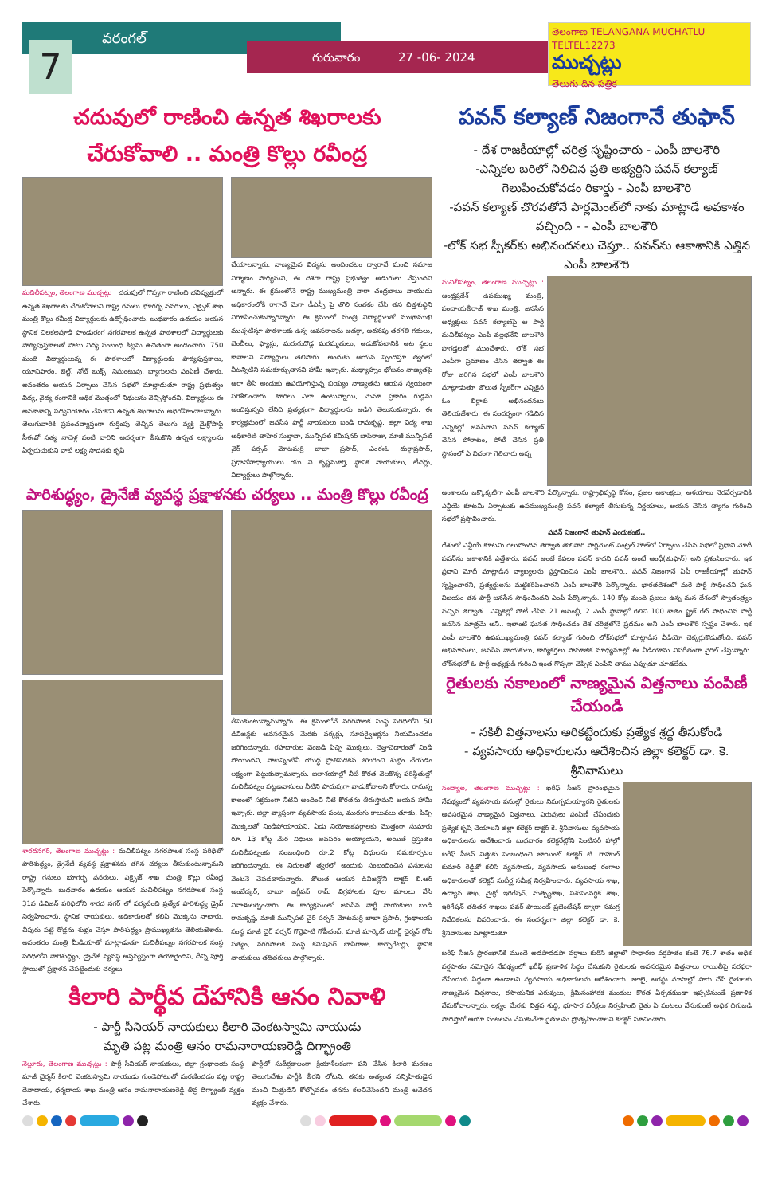వరంగల్
7 గురువారం 27 -06- 2024
తెలంగాణ TELANGANA MUCHATLU
TELTEL12273
ముచ్చట్లు
తెలుగు దిన పత్రిక
చదువులో రాణించి ఉన్నత శిఖరాలకు
చేరుకోవాలి .. మంత్రి కొల్లు రవీంద్ర
మచిలీపట్నం, తెలంగాణ ముచ్చట్లు : చదువులో గొప్పగా రాణించి భవిష్యత్తులో ఉన్నత శిఖరాలకు చేరుకోవాలని రాష్ట్ర గనులు భూగర్భ వనరులు, ఎక్సైజ్ శాఖ మంత్రి కొల్లు రవీంద్ర విద్యార్థులకు ఉద్బోధించారు. బుధవారం ఉదయం ఆయన స్థానిక చిలకలపూడి పాండురంగ నగరపాలక ఉన్నత పాఠశాలలో విద్యార్థులకు పాఠ్యపుస్తకాలతో పాటు విద్య సంబంధ కిట్లను ఉచితంగా అందించారు. 750 మంది విద్యార్థులున్న ఈ పాఠశాలలో విద్యార్థులకు పాఠ్యపుస్తకాలు, యూనిఫారం, బెల్ట్, నోట్ బుక్స్, నిఘంటువు, బ్యాగులను పంపిణీ చేశారు. అనంతరం ఆయన ఏర్పాటు చేసిన సభలో మాట్లాడుతూ రాష్ట్ర ప్రభుత్వం విద్య, వైద్య రంగానికి అధిక మొత్తంలో నిధులను వెచ్చిస్తోందని, విద్యార్థులు ఈ అవకాశాన్ని సద్వినియోగం చేసుకొని ఉన్నత శిఖరాలను అధిరోహించాలన్నారు. తెలుగువారికి ప్రపంచవ్యాప్తంగా గుర్తింపు తెచ్చిన తెలుగు వ్యక్తి మైక్రోసాఫ్ట్ సీఈవో సత్య నాదెళ్ల వంటి వారిని ఆదర్శంగా తీసుకొని ఉన్నత లక్ష్యాలను ఏర్పరుచుకుని వాటి లక్ష్య సాధనకు కృషి
చేయాలన్నారు. నాణ్యమైన విద్యను అందించటం ద్వారానే మంచి సమాజ నిర్మాణం సాధ్యమని, ఈ దిశగా రాష్ట్ర ప్రభుత్వం అడుగులు వేస్తుందని అన్నారు. ఈ క్రమంలోనే రాష్ట్ర ముఖ్యమంత్రి నారా చంద్రబాబు నాయుడు అధికారంలోకి రాగానే మెగా డీఎస్సీ పై తొలి సంతకం చేసి తన చిత్తశుద్ధిని నిరూపించుకున్నారన్నారు. ఈ క్రమంలో మంత్రి విద్యార్థులతో ముఖాముఖి ముచ్చటిస్తూ పాఠశాలకు ఉన్న అవసరాలను అడగ్గా, అదనపు తరగతి గదులు, బెంచీలు, ఫ్యాన్లు, మరుగుదొడ్ల మరమ్మతులు, ఆడుకోవటానికి ఆట స్థలం కావాలని విద్యార్థులు తెలిపారు. అందుకు ఆయన స్పందిస్తూ త్వరలో వీటన్నిటిని సమకూర్చుతానని హామీ ఇచ్చారు. మధ్యాహ్నం భోజనం నాణ్యతపై ఆరా తీసి అందుకు ఉపయోగిస్తున్న బియ్యం నాణ్యతను ఆయన స్వయంగా పరిశీలించారు. కూరలు ఎలా ఉంటున్నాయి, మెనూ ప్రకారం గుడ్లను అందిస్తున్నది లేనిది ప్రత్యక్షంగా విద్యార్థులను అడిగి తెలుసుకున్నారు. ఈ కార్యక్రమంలో జనసేన పార్టీ నాయకులు బండి రామకృష్ణ, జిల్లా విద్య శాఖ అధికారిణి తాహెర సుల్తానా, మున్సిపల్ కమిషనర్ బాపిరాజు, మాజీ మున్సిపల్ చైర్ పర్సన్ మోటమర్రి బాబా ప్రసాద్, ఎంఈఓ దుర్గాప్రసాద్, ప్రధానోపాధ్యాయులు యు వి కృష్ణమూర్తి, స్థానిక నాయకులు, టీచర్లు, విద్యార్థులు పాల్గొన్నారు.
పారిశుద్ధ్యం, డ్రైనేజీ వ్యవస్థ ప్రక్షాళనకు చర్యలు .. మంత్రి కొల్లు రవీంద్ర
శారదనగర్, తెలంగాణ ముచ్చట్లు : మచిలీపట్నం నగరపాలక సంస్థ పరిధిలో పారిశుద్ధ్యం, డ్రైనేజీ వ్యవస్థ ప్రక్షాళనకు తగిన చర్యలు తీసుకుంటున్నామని రాష్ట్ర గనులు భూగర్భ వనరులు, ఎక్సైజ్ శాఖ మంత్రి కొల్లు రవీంద్ర పేర్కొన్నారు. బుధవారం ఉదయం ఆయన మచిలీపట్నం నగరపాలక సంస్థ 31వ డివిజన్ పరిధిలోని శారద నగర్ లో పర్యటించి ప్రత్యేక పారిశుద్ధ్య డ్రైవ్ నిర్వహించారు. స్థానిక నాయకులు, అధికారులతో కలిసి మొక్కను నాటారు. చీపురు పట్టి రోడ్లను శుభ్రం చేస్తూ పారిశుద్ధ్యం ప్రాముఖ్యతను తెలియజేశారు. అనంతరం మంత్రి మీడియాతో మాట్లాడుతూ మచిలీపట్నం నగరపాలక సంస్థ పరిధిలోని పారిశుద్ధ్యం, డ్రైనేజీ వ్యవస్థ అస్తవ్యస్తంగా తయారైందని, దీన్ని పూర్తి స్థాయిలో ప్రక్షాళన చేపట్టేందుకు చర్యలు
తీసుకుంటున్నామన్నారు. ఈ క్రమంలోనే నగరపాలక సంస్థ పరిధిలోని 50 డివిజన్లకు అవసరమైన మేరకు వర్కర్లు, సూపర్వైజర్లను నియమించడం జరిగిందన్నారు. రహదారుల వెంబడి పిచ్చి మొక్కలు, చెత్తాచెదారంతో నిండి పోయిందని, వాటన్నింటినీ యుద్ధ ప్రాతిపదికన తొలగించి శుభ్రం చేయడం లక్ష్యంగా పెట్టుకున్నామన్నారు. జలాశయాల్లో నీటి కొరత నెలకొన్న పరిస్థితుల్లో మచిలీపట్నం పట్టణవాసులు నీటిని పొదుపుగా వాడుకోవాలని కోరారు. రానున్న కాలంలో సక్రమంగా నీటిని అందించి నీటి కొరతను తీరుస్తామని ఆయన హామీ ఇచ్చారు. జిల్లా వ్యాప్తంగా వ్యవసాయ పంట, మురుగు కాలువలు తూడు, పిచ్చి మొక్కలతో నిండిపోయాయని, ఏడు నియోజకవర్గాలకు మొత్తంగా సుమారు రూ. 13 కోట్ల మేర నిధులు అవసరం అయ్యాయని, అయితే ప్రస్తుతం మచిలీపట్నంకు సంబంధించి రూ.2 కోట్ల నిధులను సమకూర్చటం జరిగిందన్నారు. ఈ నిధులతో త్వరలో అందుకు సంబంధించిన పనులను వెంటనే చేపడతామన్నారు. తొలుత ఆయన డివిజన్లోని డాక్టర్ బి.ఆర్ అంబేద్కర్, బాబూ జగ్జీవన్ రామ్ విగ్రహాలకు పూల మాలలు వేసి నివాళులర్పించారు. ఈ కార్యక్రమంలో జనసేన పార్టీ నాయకులు బండి రామకృష్ణ, మాజీ మున్సిపల్ చైర్ పర్సన్ మోటమర్రి బాబా ప్రసాద్, గ్రంథాలయ సంస్థ మాజీ చైర్ పర్సన్ గొర్రెపాటి గోపీచంద్, మాజీ మార్కెట్ యార్డ్ చైర్మన్ గోపి సత్యం, నగరపాలక సంస్థ కమిషనర్ బాపిరాజు, కార్పొరేటర్లు, స్థానిక నాయకులు తదితరులు పాల్గొన్నారు.
కిలారి పార్థీవ దేహానికి ఆనం నివాళి
- పార్టీ సీనియర్ నాయకులు కిలారి వెంకటస్వామి నాయుడు
మృతి పట్ల మంత్రి ఆనం రామనారాయణరెడ్డి దిగ్భ్రాంతి
నెల్లూరు, తెలంగాణ ముచ్చట్లు : పార్టీ సీనియర్ నాయకులు, జిల్లా గ్రంథాలయ సంస్థ మాజీ చైర్మన్ కిలారి వెంకటస్వామి నాయుడు గుండెపోటుతో మరణించడం పట్ల రాష్ట్ర దేవాదాయ, ధర్మదాయ శాఖ మంత్రి ఆనం రామనారాయణరెడ్డి తీవ్ర దిగ్భ్రాంతి వ్యక్తం చేశారు.
పార్టీలో సుదీర్ఘకాలంగా క్రియాశీలకంగా పని చేసిన కిలారి మరణం తెలుగుదేశం పార్టీకి తీరని లోటని, తనకు అత్యంత సన్నిహితుడైన మంచి మిత్రుడిని కోల్పోవడం తనను కలచివేసిందని మంత్రి ఆవేదన వ్యక్తం చేశారు.
పవన్ కల్యాణ్ నిజంగానే తుఫాన్
- దేశ రాజకీయాల్లో చరిత్ర సృష్టించారు - ఎంపీ బాలశౌరి
-ఎన్నికల బరిలో నిలిచిన ప్రతి అభ్యర్థిని పవన్ కల్యాణ్ గెలుపించుకోవడం రికార్డు - ఎంపీ బాలశౌరి
-పవన్ కల్యాణ్ చొరవతోనే పార్లమెంట్‌లో నాకు మాట్లాడే అవకాశం వచ్చింది - - ఎంపీ బాలశౌరి
-లోక్ సభ స్పీకర్‌కు అభినందనలు చెప్తూ.. పవన్‌ను ఆకాశానికి ఎత్తిన ఎంపీ బాలశౌరి
మచిలీపట్నం, తెలంగాణ ముచ్చట్లు : ఆంధ్రప్రదేశ్ ఉపముఖ్య మంత్రి, పంచాయతీరాజ్ శాఖ మంత్రి, జనసేన అధ్యక్షులు పవన్ కల్యాణ్‌పై ఆ పార్టీ మచిలీపట్నం ఎంపీ వల్లభనేని బాలశౌరి పొగడ్తలతో ముంచేశారు. లోక్ సభ ఎంపీగా ప్రమాణం చేసిన తర్వాత ఈ రోజు జరిగిన సభలో ఎంపీ బాలశౌరి మాట్లాడుతూ తొలుత స్పీకర్‌గా ఎన్నికైన ఓం బిర్లాకు అభినందనలు తెలియజేశారు. ఈ సందర్భంగా గడిచిన ఎన్నికల్లో జనసేనాని పవన్ కల్యాణ్ చేసిన పోరాటం, పోటీ చేసిన ప్రతి స్థానంలో ఏ విధంగా గెలిచారు అన్న
అంశాలను ఒక్కొక్కటిగా ఎంపీ బాలశౌరి పేర్కొన్నారు. రాష్ట్రాభివృద్ధి కోసం, ప్రజల ఆకాంక్షలు, ఆశయాలు నెరవేర్చడానికి ఎన్డీయే కూటమి ఏర్పాటుకు ఉపముఖ్యమంత్రి పవన్ కల్యాణ్ తీసుకున్న నిర్ణయాలు, ఆయన చేసిన త్యాగం గురించి సభలో ప్రస్తావించారు.
పవన్ నిజంగానే తుఫాన్ ఎందుకంటే..
దేశంలో ఎన్డీయే కూటమి గెలుపొందిన తర్వాత తొలిసారి పార్లమెంట్ సెంట్రల్ హాల్‌లో ఏర్పాటు చేసిన సభలో ప్రధాని మోదీ పవన్‌ను ఆకాశానికి ఎత్తేశారు. పవన్ అంటే కేవలం పవన్ కాదని పవన్ అంటే ఆంధీ(తుఫాన్) అని ప్రశంసించారు. ఇక ప్రధాని మోదీ మాట్లాడిన వ్యాఖ్యలను ప్రస్తావించిన ఎంపీ బాలశౌరి.. పవన్ నిజంగానే ఏపీ రాజకీయాల్లో తుఫాన్ సృష్టించారని, ప్రత్యర్థులను మట్టికరిపించారని ఎంపీ బాలశౌరి పేర్కొన్నారు. భారతదేశంలో మరే పార్టీ సాధించని ఘన విజయం తన పార్టీ జనసేన సాధించిందని ఎంపీ పేర్కొన్నారు. 140 కోట్ల మంది ప్రజలు ఉన్న మన దేశంలో స్వాతంత్ర్యం వచ్చిన తర్వాత.. ఎన్నికల్లో పోటీ చేసిన 21 అసెంబ్లీ, 2 ఎంపీ స్థానాల్లో గెలిచి 100 శాతం స్ట్రైక్ రేట్ సాధించిన పార్టీ జనసేన మాత్రమే అని.. ఇలాంటి ఘనత సాధించడం దేశ చరిత్రలోనే ప్రథమం అని ఎంపీ బాలశౌరి స్పష్టం చేశారు. ఇక ఎంపీ బాలశౌరి ఉపముఖ్యమంత్రి పవన్ కల్యాణ్ గురించి లోక్‌సభలో మాట్లాడిన వీడియో చెక్కర్లుకొడుతోంది. పవన్ అభిమానులు, జనసేన నాయకులు, కార్యకర్తలు సామాజిక మాధ్యమాల్లో ఈ వీడియోను విపరీతంగా వైరల్ చేస్తున్నారు. లోక్‌సభలో ఓ పార్టీ అధ్యక్షుడి గురించి ఇంత గొప్పగా చెప్పిన ఎంపీని తాము ఎప్పుడూ చూడలేదు.
రైతులకు సకాలంలో నాణ్యమైన విత్తనాలు పంపిణీ చేయండి
- నకిలీ విత్తనాలను అరికట్టేందుకు ప్రత్యేక శ్రద్ధ తీసుకోండి
- వ్యవసాయ అధికారులను ఆదేశించిన జిల్లా కలెక్టర్ డా. కె. శ్రీనివాసులు
నంద్యాల, తెలంగాణ ముచ్చట్లు : ఖరీఫ్ సీజన్ ప్రారంభమైన నేపథ్యంలో వ్యవసాయ పనుల్లో రైతులు నిమగ్నమయ్యారని రైతులకు అవసరమైన నాణ్యమైన విత్తనాలు, ఎరువులు పంపిణీ చేసేందుకు ప్రత్యేక కృషి చేయాలని జిల్లా కలెక్టర్ డాక్టర్ కె. శ్రీనివాసులు వ్యవసాయ అధికారులను ఆదేశించారు బుధవారం కలెక్టరేట్లోని సెంటినరీ హాల్లో ఖరీఫ్ సీజన్ విత్తుకు సంబంధించి జాయింట్ కలెక్టర్ టి. రాహుల్ కుమార్ రెడ్డితో కలిసి వ్యవసాయ, వ్యవసాయ అనుబంధ రంగాల అధికారులతో కలెక్టర్ సుదీర్ఘ సమీక్ష నిర్వహించారు. వ్యవసాయ శాఖ, ఉద్యాన శాఖ, మైక్రో ఇరిగేషన్, మత్స్యశాఖ, పశుసంవర్ధక శాఖ, ఇరిగేషన్ తదితర శాఖలు పవర్ పాయింట్ ప్రజెంటేషన్ ద్వారా సమగ్ర నివేదికలను వివరించారు. ఈ సందర్భంగా జిల్లా కలెక్టర్ డా. కె. శ్రీనివాసులు మాట్లాడుతూ
ఖరీఫ్ సీజన్ ప్రారంభానికి ముందే అడపాదడపా వర్షాలు కురిసి జిల్లాలో సాధారణ వర్షపాతం కంటే 76.7 శాతం అధిక వర్షపాతం నమోదైన నేపథ్యంలో ఖరీఫ్ ప్రణాళిక సిద్ధం చేసుకుని రైతులకు అవసరమైన విత్తనాలు రాయితీపై సరఫరా చేసేందుకు సిద్ధంగా ఉండాలని వ్యవసాయ అధికారులను ఆదేశించారు. జూలై, ఆగస్టు మాసాల్లో సాగు చేసే రైతులకు నాణ్యమైన విత్తనాలు, రసాయనిక ఎరువులు, క్రిమిసంహారక మందుల కొరత ఏర్పడకుండా ఇప్పటినుండే ప్రణాళిక వేసుకోవాలన్నారు. లక్ష్యం మేరకు విత్తన శుద్ధి, భూసార పరీక్షలు నిర్వహించి రైతు ఏ పంటలు వేసుకుంటే అధిక దిగుబడి సాధిస్తారో ఆయా పంటలను వేసుకునేలా రైతులను ప్రోత్సహించాలని కలెక్టర్ సూచించారు.